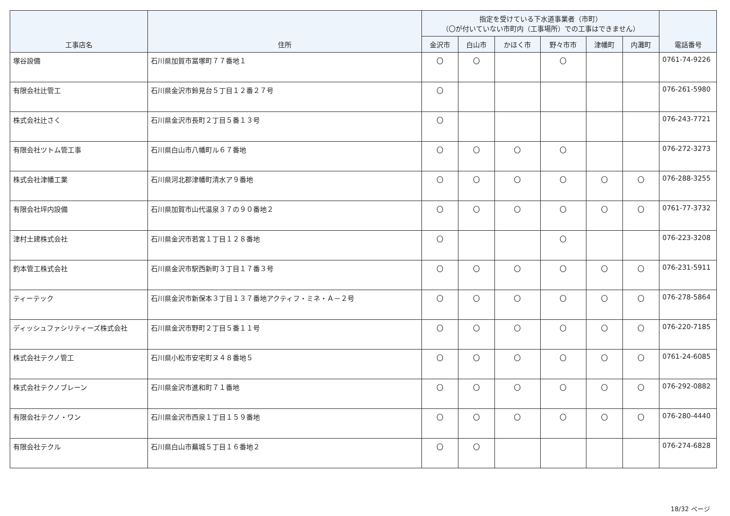| 工事店名 | 住所 | 指定を受けている下水道事業者（市町） （〇が付いていない市町内（工事場所）での工事はできません） | | | | | | 電話番号 |
| --- | --- | --- | --- | --- | --- | --- | --- | --- |
| | | 金沢市 | 白山市 | かほく市 | 野々市市 | 津幡町 | 内灘町 | |
| 塚谷設備 | 石川県加賀市冨塚町７７番地１ | 〇 | 〇 | | 〇 | | | 0761-74-9226 |
| 有限会社辻管工 | 石川県金沢市鈴見台５丁目１２番２７号 | 〇 | | | | | | 076-261-5980 |
| 株式会社辻さく | 石川県金沢市長町２丁目５番１３号 | 〇 | | | | | | 076-243-7721 |
| 有限会社ツトム管工事 | 石川県白山市八幡町ル６７番地 | 〇 | 〇 | 〇 | 〇 | | | 076-272-3273 |
| 株式会社津幡工業 | 石川県河北郡津幡町清水ア９番地 | 〇 | 〇 | 〇 | 〇 | 〇 | 〇 | 076-288-3255 |
| 有限会社坪内設備 | 石川県加賀市山代温泉３７の９０番地２ | 〇 | 〇 | 〇 | 〇 | 〇 | 〇 | 0761-77-3732 |
| 津村土建株式会社 | 石川県金沢市若宮１丁目１２８番地 | 〇 | | | 〇 | | | 076-223-3208 |
| 釣本管工株式会社 | 石川県金沢市駅西新町３丁目１７番３号 | 〇 | 〇 | 〇 | 〇 | 〇 | 〇 | 076-231-5911 |
| ティーテック | 石川県金沢市新保本３丁目１３７番地アクティフ・ミネ・Ａ－２号 | 〇 | 〇 | 〇 | 〇 | 〇 | 〇 | 076-278-5864 |
| ディッシュファシリティーズ株式会社 | 石川県金沢市野町２丁目５番１１号 | 〇 | 〇 | 〇 | 〇 | 〇 | 〇 | 076-220-7185 |
| 株式会社テクノ管工 | 石川県小松市安宅町ヌ４８番地５ | 〇 | 〇 | 〇 | 〇 | 〇 | 〇 | 0761-24-6085 |
| 株式会社テクノブレーン | 石川県金沢市進和町７１番地 | 〇 | 〇 | 〇 | 〇 | 〇 | 〇 | 076-292-0882 |
| 有限会社テクノ・ワン | 石川県金沢市西泉１丁目１５９番地 | 〇 | 〇 | 〇 | 〇 | 〇 | 〇 | 076-280-4440 |
| 有限会社テクル | 石川県白山市蕪城５丁目１６番地２ | 〇 | 〇 | | | | | 076-274-6828 |
18/32 ページ